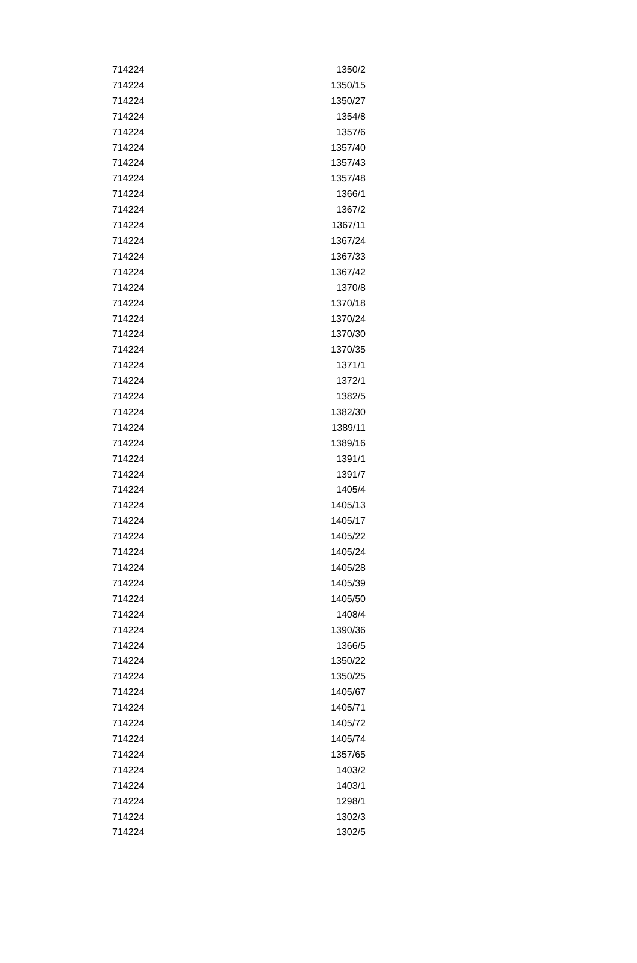| 714224 | 1350/2 |
| 714224 | 1350/15 |
| 714224 | 1350/27 |
| 714224 | 1354/8 |
| 714224 | 1357/6 |
| 714224 | 1357/40 |
| 714224 | 1357/43 |
| 714224 | 1357/48 |
| 714224 | 1366/1 |
| 714224 | 1367/2 |
| 714224 | 1367/11 |
| 714224 | 1367/24 |
| 714224 | 1367/33 |
| 714224 | 1367/42 |
| 714224 | 1370/8 |
| 714224 | 1370/18 |
| 714224 | 1370/24 |
| 714224 | 1370/30 |
| 714224 | 1370/35 |
| 714224 | 1371/1 |
| 714224 | 1372/1 |
| 714224 | 1382/5 |
| 714224 | 1382/30 |
| 714224 | 1389/11 |
| 714224 | 1389/16 |
| 714224 | 1391/1 |
| 714224 | 1391/7 |
| 714224 | 1405/4 |
| 714224 | 1405/13 |
| 714224 | 1405/17 |
| 714224 | 1405/22 |
| 714224 | 1405/24 |
| 714224 | 1405/28 |
| 714224 | 1405/39 |
| 714224 | 1405/50 |
| 714224 | 1408/4 |
| 714224 | 1390/36 |
| 714224 | 1366/5 |
| 714224 | 1350/22 |
| 714224 | 1350/25 |
| 714224 | 1405/67 |
| 714224 | 1405/71 |
| 714224 | 1405/72 |
| 714224 | 1405/74 |
| 714224 | 1357/65 |
| 714224 | 1403/2 |
| 714224 | 1403/1 |
| 714224 | 1298/1 |
| 714224 | 1302/3 |
| 714224 | 1302/5 |